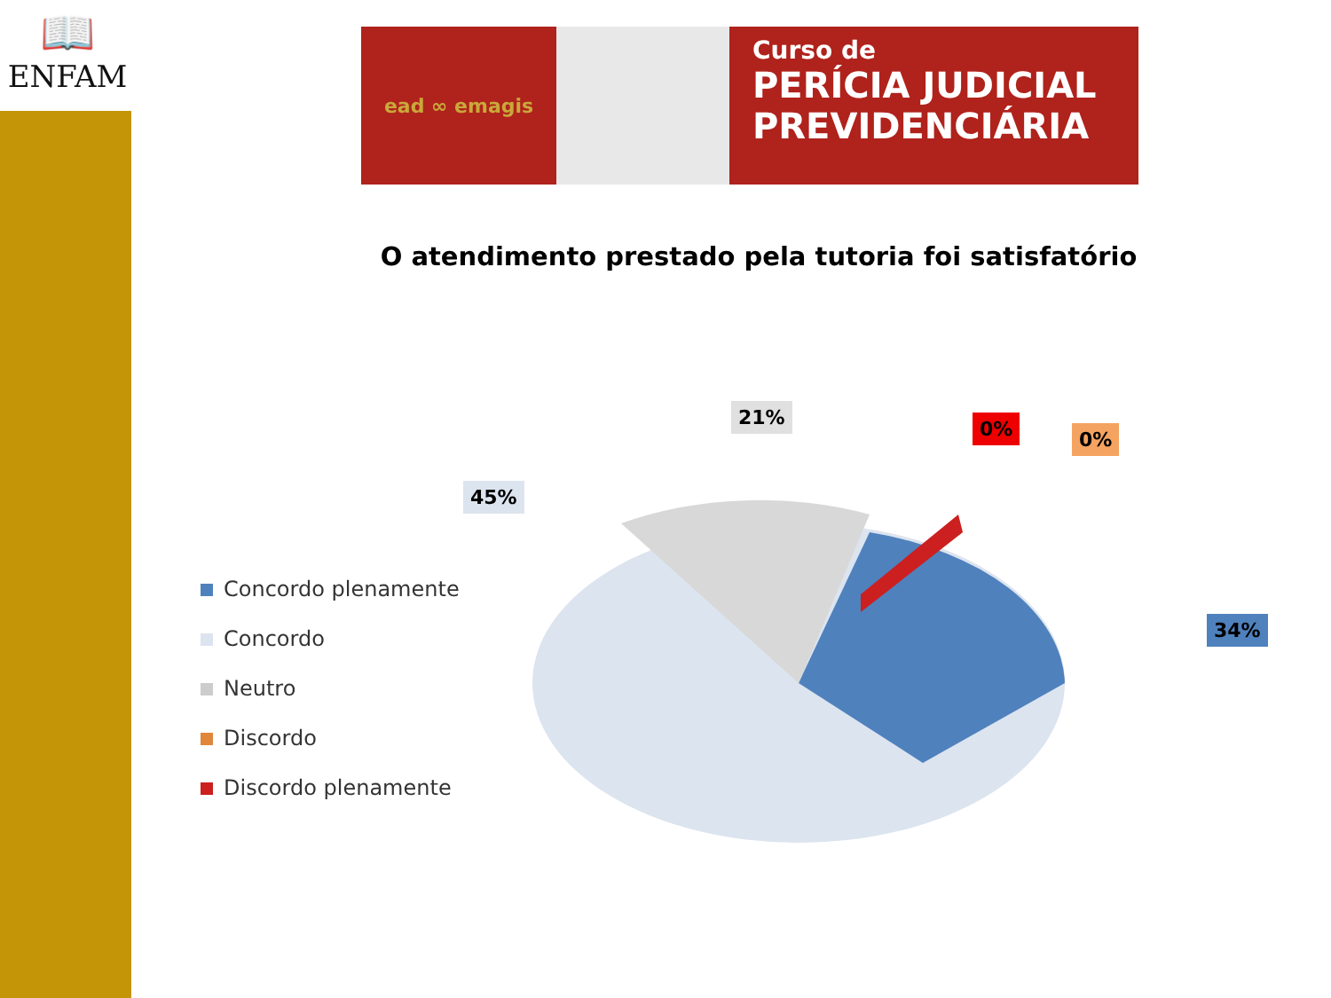📖
ENFAM
ead ∞ emagis
Curso de
PERÍCIA JUDICIAL
PREVIDENCIÁRIA
O atendimento prestado pela tutoria foi satisfatório
45%
21% 0% 0%
34%
Concordo plenamente
Concordo
Neutro
Discordo
Discordo plenamente